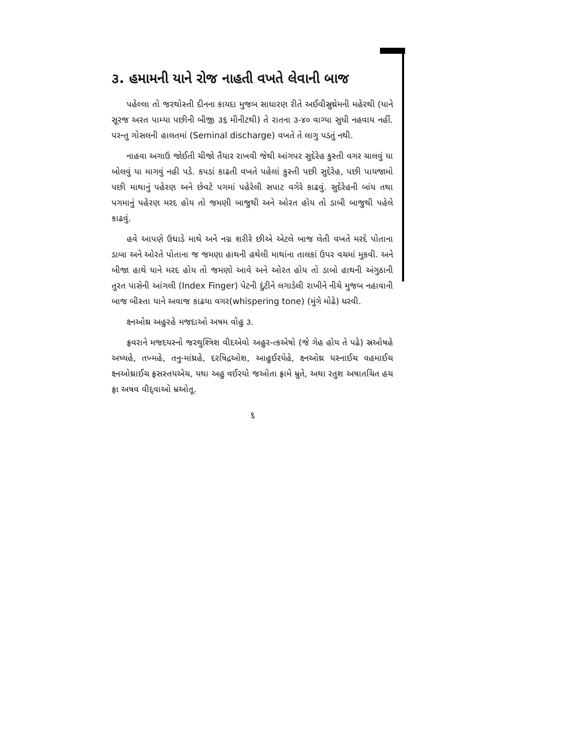૩. હમામની યાને રોજ નાહતી વખતે લેવાની બાજ
પહેલ્લા તો જરથોસ્તી દીનના કાયદા મુજબ સાધારણ રીતે અઈવીસ્રુથ્રેમની મહેરથી (યાને સૂરજ અરત પામ્યા પછીની બીજી ૩૬ મીનીટથી) તે રાતના ૩-૪૦ વાગ્યા સુધી નહવાય નહીં. પરન્તુ ગોસલની હાલતમાં (Seminal discharge) વખતે તે લાગુ પડતું નથી.
નાહવા અગાઉ જોઈતી ચીજો તૈયાર રાખવી જેથી આંગપર સુદેરેહ કુસ્તી વગર ચાલવું યા બોલવું યા માગવું નહી પડે. કપડાં કાઢતી વખતે પહેલાં કુસ્તી પછી સુદેરેહ, પછી પાયજામો પછી માથાનું પહેરણ અને છેવટે પગમાં પહેરેલી સપાટ વગેરે કાઢવું. સુદેરેહની બાંય તથા પગમાનું પહેરણ મરદ હોય તો જમણી બાજુથી અને ઓરત હોય તો ડાબી બાજુથી પહેલે કાઢવું.
હવે આપણે ઉઘાડે માથે અને નગ્ન શરીરે છીએ એટલે બાજ લેતી વખતે મરદે પોતાના ડાબા અને ઓરતે પોતાના જ જમણા હાથની હથેલી માથાંના તાલકાં ઉપર વચમાં મુકવી. અને બીજા હાથે યાને મરદ હોય તો જમણો આવે અને ઓરત હોય તો ડાબો હાથની અંગુઠાની તુરત પાસેની આંગલી (Index Finger) પેટની દુંટીને લગાડેલી રાખીને નીચે મુજબ નહાવાની બાજ બીસ્તા યાને અવાજ કાઢયા વગર(whispering tone) (મુંગે મોઢે) ધરવી.
ક્ષ્નઓથ્ર અહુરહે મજદાઓ અષમ વોહુ ૩.
ફ્રવરાને મજદયસ્નો જરથુશ્ત્રિશ વીદએવો અહુર-ત્કએષો (જે ગેહ હોય તે પઢે) સ્રઓષહે અષ્યહે, તખ્મહે, તનુ-માંથ્રહે, દરષિદ્રઓશ, આહુઈરયેહે, ક્ષ્નઓથ્ર યસ્નાઈચ વહમાઈચ ક્ષ્નઓથ્રાઈચ ફ્રસસ્તયએચ, યથા અહુ વઈરયો જઓતા ફ્રામે મ્રુતે, અથા રતુશ અષાતચિત હચ ફ્રા અષવ વીદ્‌વાઓ મ્રઓતૂ.
૬